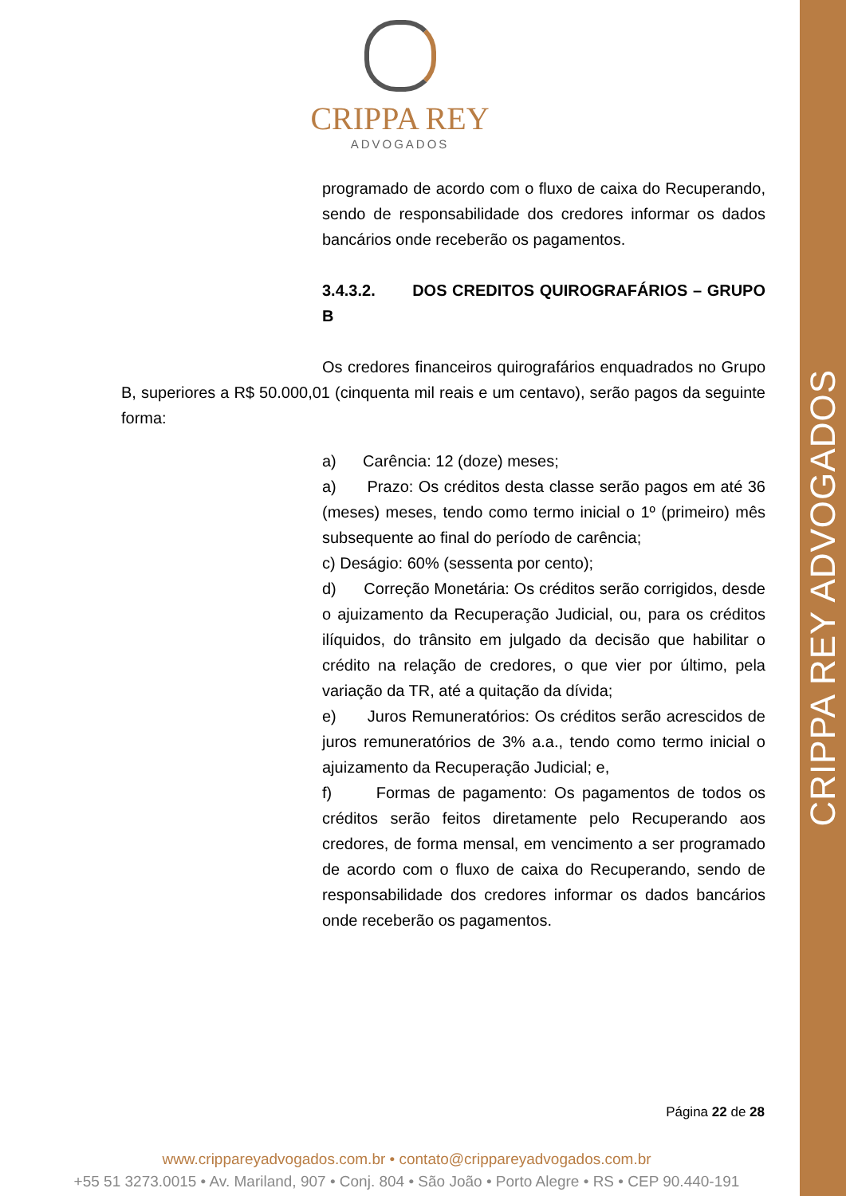CRIPPA REY ADVOGADOS
CRIPPA REY
ADVOGADOS
programado de acordo com o fluxo de caixa do Recuperando, sendo de responsabilidade dos credores informar os dados bancários onde receberão os pagamentos.
3.4.3.2. DOS CREDITOS QUIROGRAFÁRIOS – GRUPO B
Os credores financeiros quirografários enquadrados no Grupo B, superiores a R$ 50.000,01 (cinquenta mil reais e um centavo), serão pagos da seguinte forma:
a) Carência: 12 (doze) meses;
a) Prazo: Os créditos desta classe serão pagos em até 36 (meses) meses, tendo como termo inicial o 1º (primeiro) mês subsequente ao final do período de carência;
c) Deságio: 60% (sessenta por cento);
d) Correção Monetária: Os créditos serão corrigidos, desde o ajuizamento da Recuperação Judicial, ou, para os créditos ilíquidos, do trânsito em julgado da decisão que habilitar o crédito na relação de credores, o que vier por último, pela variação da TR, até a quitação da dívida;
e) Juros Remuneratórios: Os créditos serão acrescidos de juros remuneratórios de 3% a.a., tendo como termo inicial o ajuizamento da Recuperação Judicial; e,
f) Formas de pagamento: Os pagamentos de todos os créditos serão feitos diretamente pelo Recuperando aos credores, de forma mensal, em vencimento a ser programado de acordo com o fluxo de caixa do Recuperando, sendo de responsabilidade dos credores informar os dados bancários onde receberão os pagamentos.
Página 22 de 28
www.crippareyadvogados.com.br • contato@crippareyadvogados.com.br
+55 51 3273.0015 • Av. Mariland, 907 • Conj. 804 • São João • Porto Alegre • RS • CEP 90.440-191